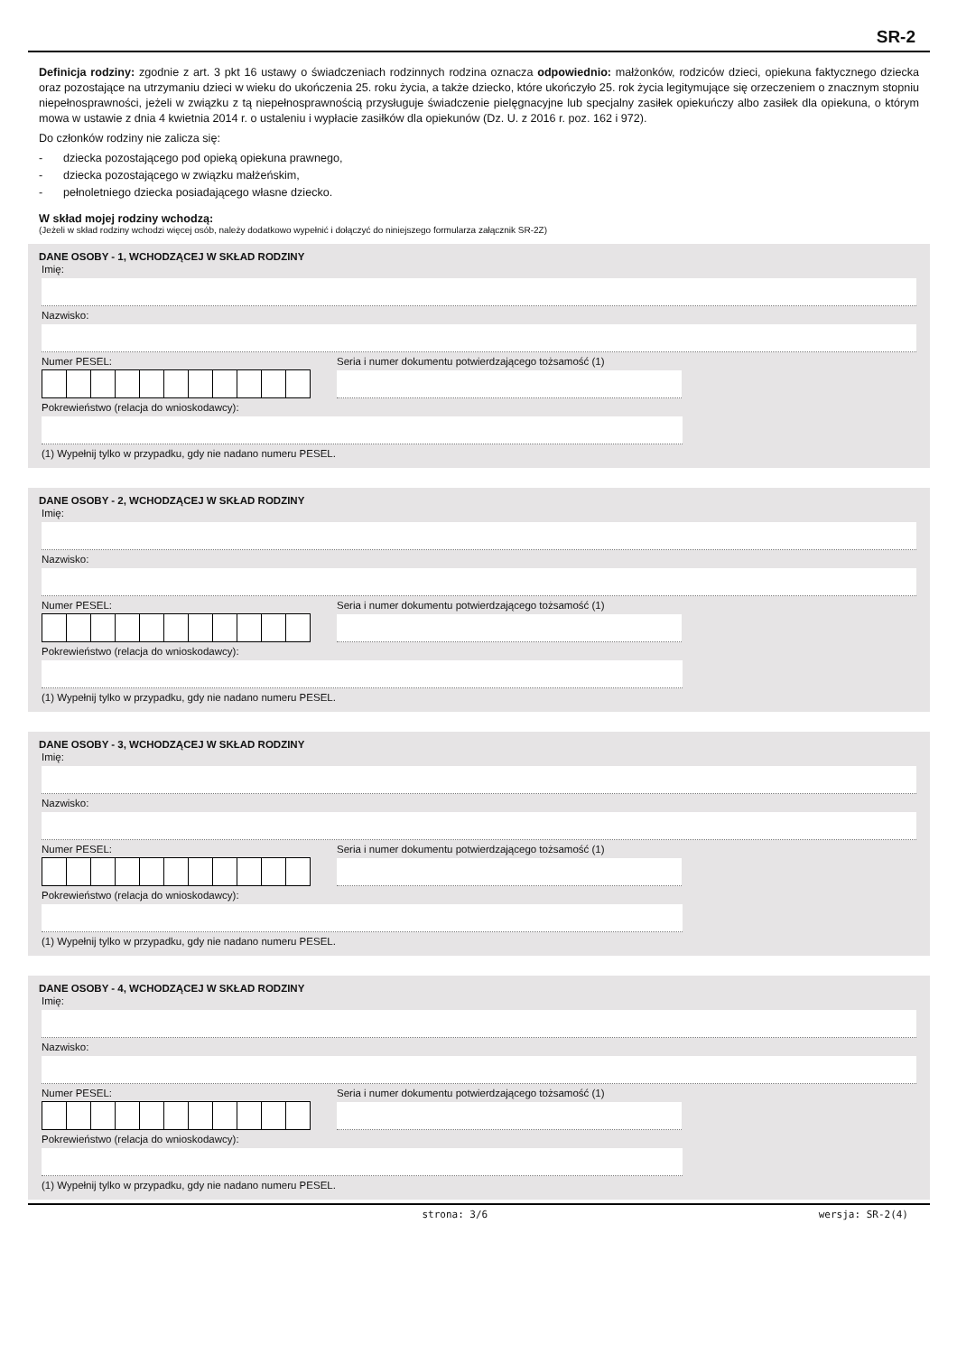SR-2
Definicja rodziny: zgodnie z art. 3 pkt 16 ustawy o świadczeniach rodzinnych rodzina oznacza odpowiednio: małżonków, rodziców dzieci, opiekuna faktycznego dziecka oraz pozostające na utrzymaniu dzieci w wieku do ukończenia 25. roku życia, a także dziecko, które ukończyło 25. rok życia legitymujące się orzeczeniem o znacznym stopniu niepełnosprawności, jeżeli w związku z tą niepełnosprawnością przysługuje świadczenie pielęgnacyjne lub specjalny zasiłek opiekuńczy albo zasiłek dla opiekuna, o którym mowa w ustawie z dnia 4 kwietnia 2014 r. o ustaleniu i wypłacie zasiłków dla opiekunów (Dz. U. z 2016 r. poz. 162 i 972).
Do członków rodziny nie zalicza się:
- dziecka pozostającego pod opieką opiekuna prawnego,
- dziecka pozostającego w związku małżeńskim,
- pełnoletniego dziecka posiadającego własne dziecko.
W skład mojej rodziny wchodzą:
(Jeżeli w skład rodziny wchodzi więcej osób, należy dodatkowo wypełnić i dołączyć do niniejszego formularza załącznik SR-2Z)
DANE OSOBY - 1, WCHODZĄCEJ W SKŁAD RODZINY
Imię:
Nazwisko:
Numer PESEL: Seria i numer dokumentu potwierdzającego tożsamość (1)
Pokrewieństwo (relacja do wnioskodawcy):
(1) Wypełnij tylko w przypadku, gdy nie nadano numeru PESEL.
DANE OSOBY - 2, WCHODZĄCEJ W SKŁAD RODZINY
Imię:
Nazwisko:
Numer PESEL: Seria i numer dokumentu potwierdzającego tożsamość (1)
Pokrewieństwo (relacja do wnioskodawcy):
(1) Wypełnij tylko w przypadku, gdy nie nadano numeru PESEL.
DANE OSOBY - 3, WCHODZĄCEJ W SKŁAD RODZINY
Imię:
Nazwisko:
Numer PESEL: Seria i numer dokumentu potwierdzającego tożsamość (1)
Pokrewieństwo (relacja do wnioskodawcy):
(1) Wypełnij tylko w przypadku, gdy nie nadano numeru PESEL.
DANE OSOBY - 4, WCHODZĄCEJ W SKŁAD RODZINY
Imię:
Nazwisko:
Numer PESEL: Seria i numer dokumentu potwierdzającego tożsamość (1)
Pokrewieństwo (relacja do wnioskodawcy):
(1) Wypełnij tylko w przypadku, gdy nie nadano numeru PESEL.
strona: 3/6 wersja: SR-2(4)